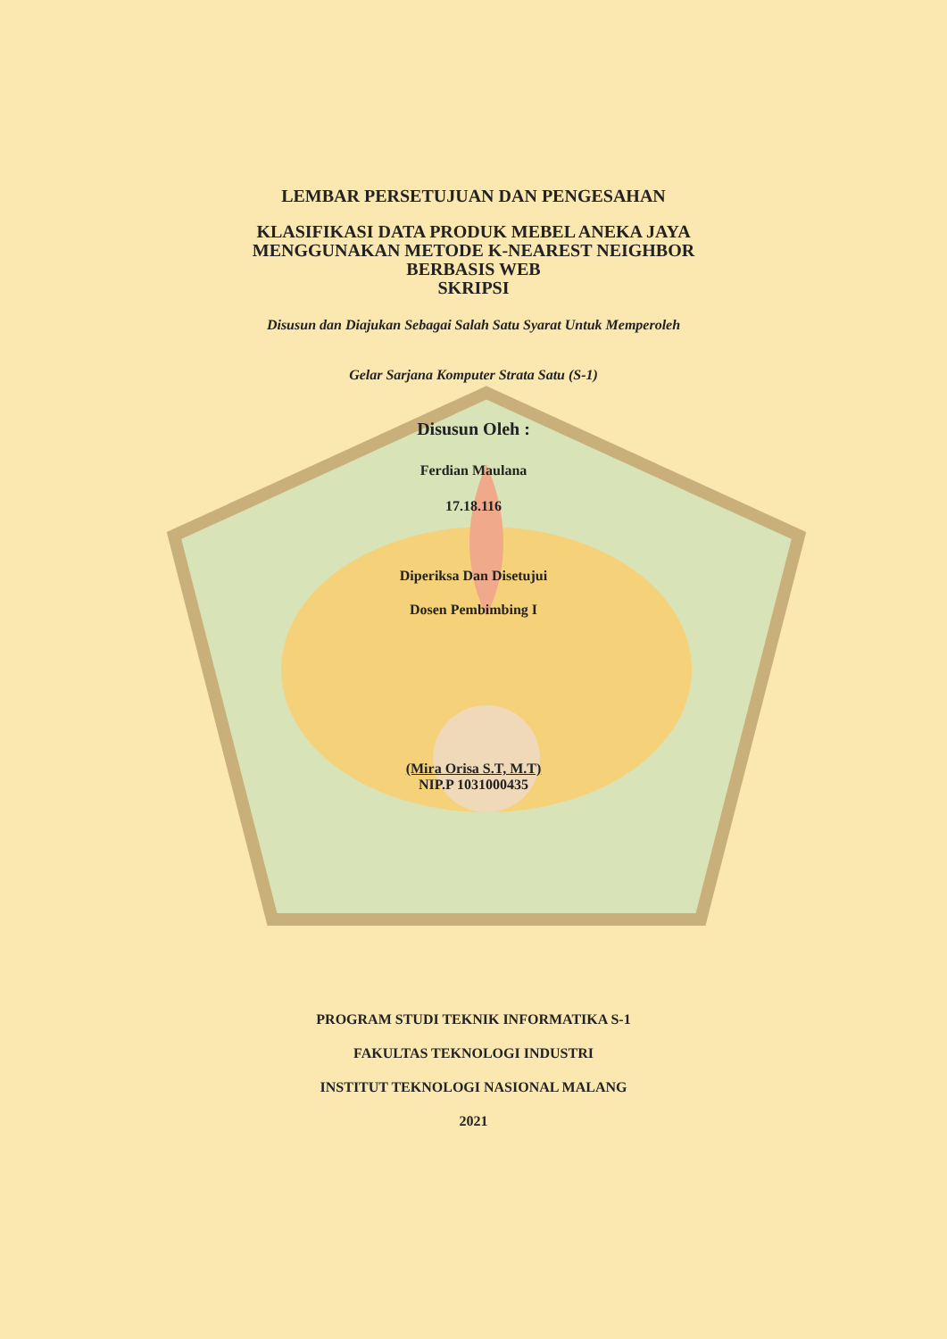LEMBAR PERSETUJUAN DAN PENGESAHAN
KLASIFIKASI DATA PRODUK MEBEL ANEKA JAYA
MENGGUNAKAN METODE K-NEAREST NEIGHBOR
BERBASIS WEB
SKRIPSI
Disusun dan Diajukan Sebagai Salah Satu Syarat Untuk Memperoleh
Gelar Sarjana Komputer Strata Satu (S-1)
Disusun Oleh :
Ferdian Maulana
17.18.116
Diperiksa Dan Disetujui
Dosen Pembimbing I
(Mira Orisa S.T, M.T)
NIP.P 1031000435
PROGRAM STUDI TEKNIK INFORMATIKA S-1
FAKULTAS TEKNOLOGI INDUSTRI
INSTITUT TEKNOLOGI NASIONAL MALANG
2021